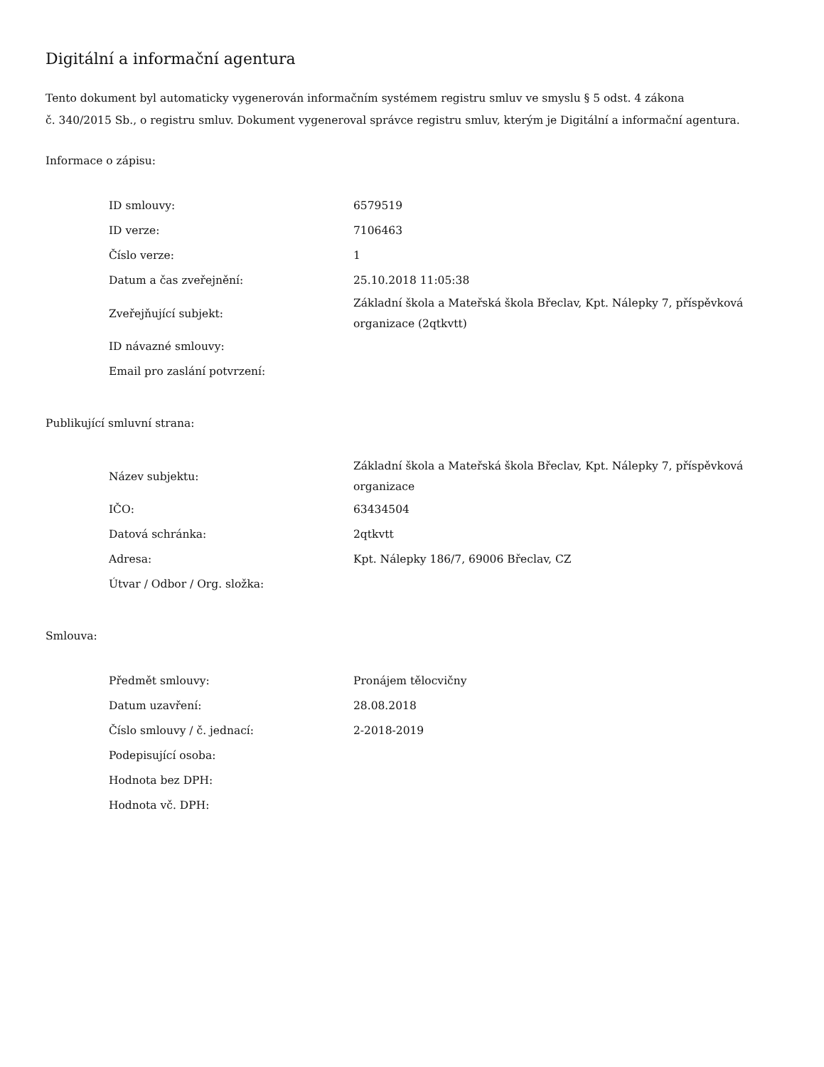Digitální a informační agentura
Tento dokument byl automaticky vygenerován informačním systémem registru smluv ve smyslu § 5 odst. 4 zákona
č. 340/2015 Sb., o registru smluv. Dokument vygeneroval správce registru smluv, kterým je Digitální a informační agentura.
Informace o zápisu:
| ID smlouvy: | 6579519 |
| ID verze: | 7106463 |
| Číslo verze: | 1 |
| Datum a čas zveřejnění: | 25.10.2018 11:05:38 |
| Zveřejňující subjekt: | Základní škola a Mateřská škola Břeclav, Kpt. Nálepky 7, příspěvková organizace (2qtkvtt) |
| ID návazné smlouvy: | |
| Email pro zaslání potvrzení: | |
Publikující smluvní strana:
| Název subjektu: | Základní škola a Mateřská škola Břeclav, Kpt. Nálepky 7, příspěvková organizace |
| IČO: | 63434504 |
| Datová schránka: | 2qtkvtt |
| Adresa: | Kpt. Nálepky 186/7, 69006 Břeclav, CZ |
| Útvar / Odbor / Org. složka: | |
Smlouva:
| Předmět smlouvy: | Pronájem tělocvičny |
| Datum uzavření: | 28.08.2018 |
| Číslo smlouvy / č. jednací: | 2-2018-2019 |
| Podepisující osoba: | |
| Hodnota bez DPH: | |
| Hodnota vč. DPH: | |